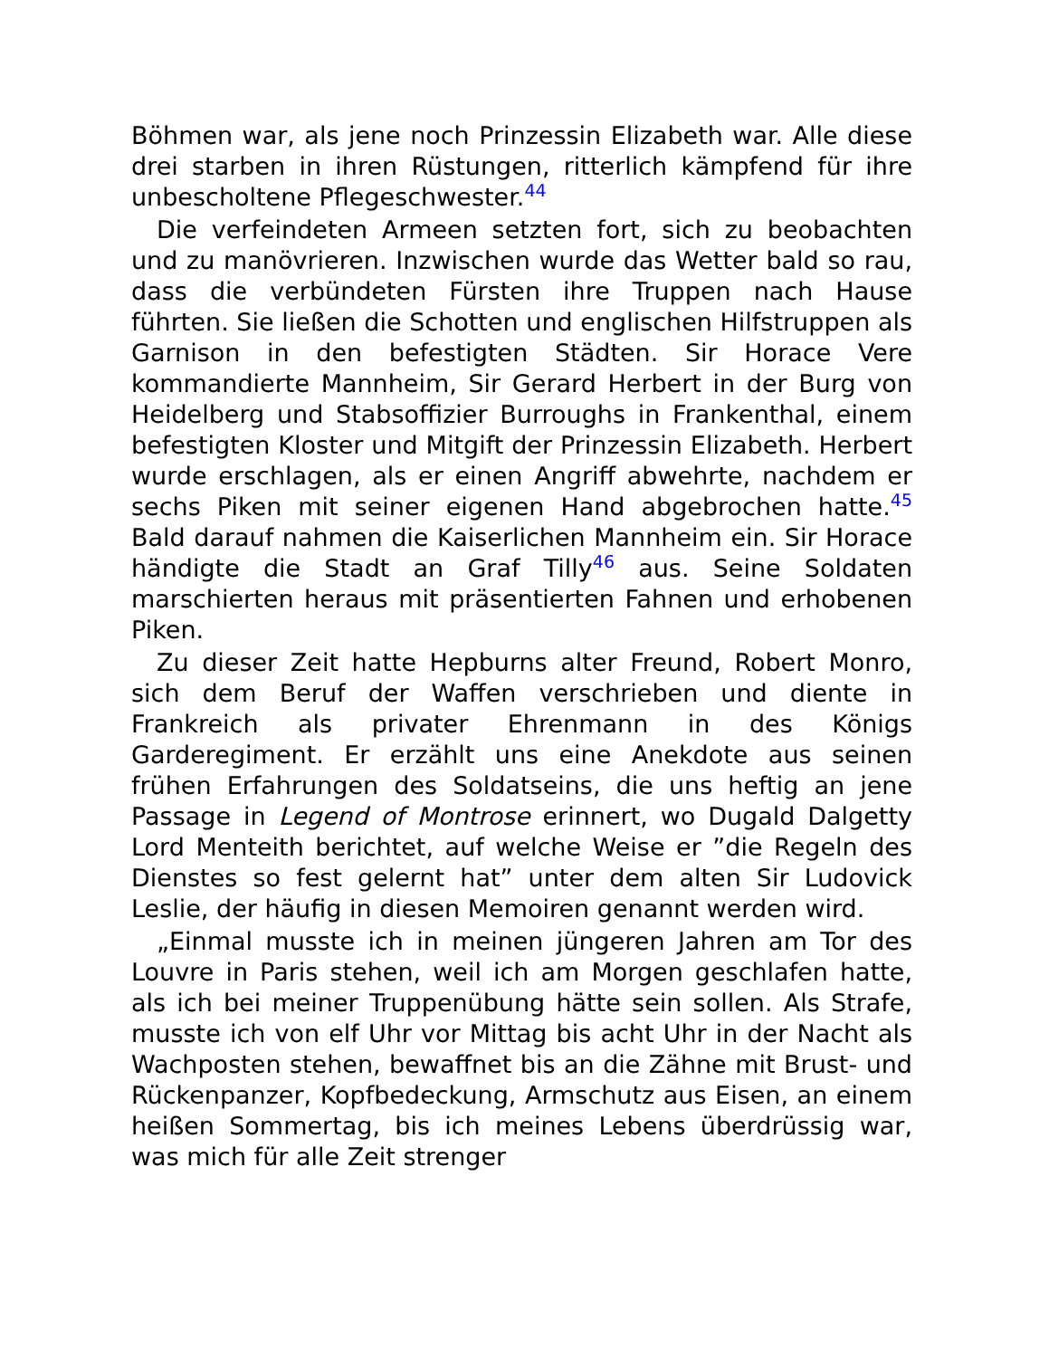Böhmen war, als jene noch Prinzessin Elizabeth war. Alle diese drei starben in ihren Rüstungen, ritterlich kämpfend für ihre unbescholtene Pflegeschwester.<sup>44</sup>
Die verfeindeten Armeen setzten fort, sich zu beobachten und zu manövrieren. Inzwischen wurde das Wetter bald so rau, dass die verbündeten Fürsten ihre Truppen nach Hause führten. Sie ließen die Schotten und englischen Hilfstruppen als Garnison in den befestigten Städten. Sir Horace Vere kommandierte Mannheim, Sir Gerard Herbert in der Burg von Heidelberg und Stabsoffizier Burroughs in Frankenthal, einem befestigten Kloster und Mitgift der Prinzessin Elizabeth. Herbert wurde erschlagen, als er einen Angriff abwehrte, nachdem er sechs Piken mit seiner eigenen Hand abgebrochen hatte.<sup>45</sup> Bald darauf nahmen die Kaiserlichen Mannheim ein. Sir Horace händigte die Stadt an Graf Tilly<sup>46</sup> aus. Seine Soldaten marschierten heraus mit präsentierten Fahnen und erhobenen Piken.
Zu dieser Zeit hatte Hepburns alter Freund, Robert Monro, sich dem Beruf der Waffen verschrieben und diente in Frankreich als privater Ehrenmann in des Königs Garderegiment. Er erzählt uns eine Anekdote aus seinen frühen Erfahrungen des Soldatseins, die uns heftig an jene Passage in Legend of Montrose erinnert, wo Dugald Dalgetty Lord Menteith berichtet, auf welche Weise er ”die Regeln des Dienstes so fest gelernt hat” unter dem alten Sir Ludovick Leslie, der häufig in diesen Memoiren genannt werden wird.
„Einmal musste ich in meinen jüngeren Jahren am Tor des Louvre in Paris stehen, weil ich am Morgen geschlafen hatte, als ich bei meiner Truppenübung hätte sein sollen. Als Strafe, musste ich von elf Uhr vor Mittag bis acht Uhr in der Nacht als Wachposten stehen, bewaffnet bis an die Zähne mit Brust- und Rückenpanzer, Kopfbedeckung, Armschutz aus Eisen, an einem heißen Sommertag, bis ich meines Lebens überdrüssig war, was mich für alle Zeit strenger